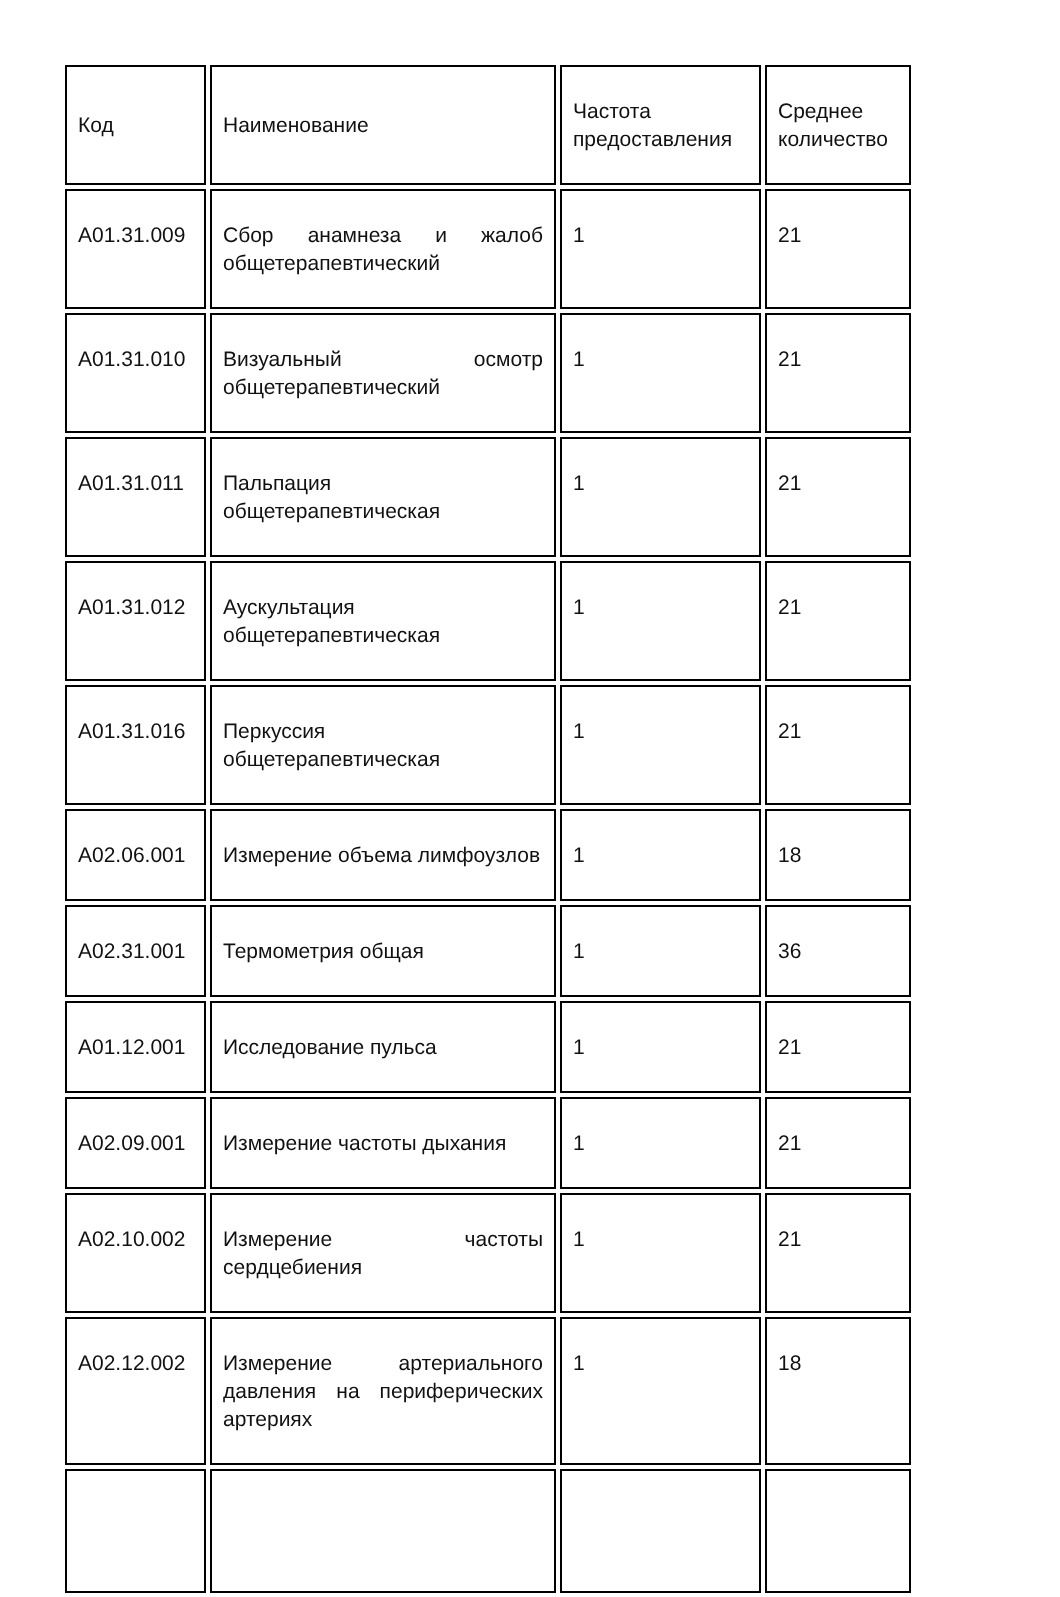| Код | Наименование | Частота предоставления | Среднее количество |
| --- | --- | --- | --- |
| A01.31.009 | Сбор анамнеза и жалоб общетерапевтический | 1 | 21 |
| A01.31.010 | Визуальный осмотр общетерапевтический | 1 | 21 |
| A01.31.011 | Пальпация общетерапевтическая | 1 | 21 |
| A01.31.012 | Аускультация общетерапевтическая | 1 | 21 |
| A01.31.016 | Перкуссия общетерапевтическая | 1 | 21 |
| A02.06.001 | Измерение объема лимфоузлов | 1 | 18 |
| A02.31.001 | Термометрия общая | 1 | 36 |
| A01.12.001 | Исследование пульса | 1 | 21 |
| A02.09.001 | Измерение частоты дыхания | 1 | 21 |
| A02.10.002 | Измерение частоты сердцебиения | 1 | 21 |
| A02.12.002 | Измерение артериального давления на периферических артериях | 1 | 18 |